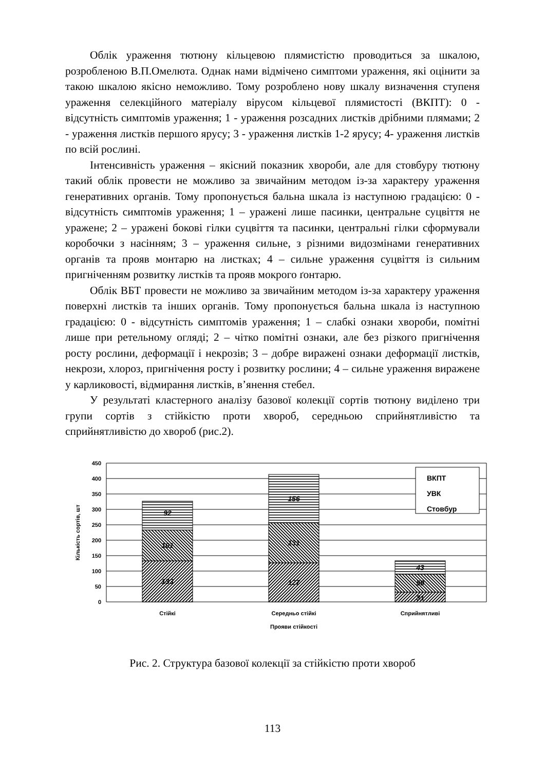Облік ураження тютюну кільцевою плямистістю проводиться за шкалою, розробленою В.П.Омелюта. Однак нами відмічено симптоми ураження, які оцінити за такою шкалою якісно неможливо. Тому розроблено нову шкалу визначення ступеня ураження селекційного матеріалу вірусом кільцевої плямистості (ВКПТ): 0 - відсутність симптомів ураження; 1 - ураження розсадних листків дрібними плямами; 2 - ураження листків першого ярусу; 3 - ураження листків 1-2 ярусу; 4- ураження листків по всій рослині.
Інтенсивність ураження – якісний показник хвороби, але для стовбуру тютюну такий облік провести не можливо за звичайним методом із-за характеру ураження генеративних органів. Тому пропонується бальна шкала із наступною градацією: 0 - відсутність симптомів ураження; 1 – уражені лише пасинки, центральне суцвіття не уражене; 2 – уражені бокові гілки суцвіття та пасинки, центральні гілки сформували коробочки з насінням; 3 – ураження сильне, з різними видозмінами генеративних органів та прояв монтарю на листках; 4 – сильне ураження суцвіття із сильним пригніченням розвитку листків та прояв мокрого ґонтарю.
Облік ВБТ провести не можливо за звичайним методом із-за характеру ураження поверхні листків та інших органів. Тому пропонується бальна шкала із наступною градацією: 0 - відсутність симптомів ураження; 1 – слабкі ознаки хвороби, помітні лише при ретельному огляді; 2 – чітко помітні ознаки, але без різкого пригнічення росту рослини, деформації і некрозів; 3 – добре виражені ознаки деформації листків, некрози, хлороз, пригнічення росту і розвитку рослини; 4 – сильне ураження виражене у карликовості, відмирання листків, в’янення стебел.
У результаті кластерного аналізу базової колекції сортів тютюну виділено три групи сортів з стійкістю проти хвороб, середньою сприйнятливістю та сприйнятливістю до хвороб (рис.2).
450
400
350
300
250
200
150
100
50
0
92
101
133
156
131
127
43
59
31
ВКПТ
УВК
Стовбур
Стійкі
Середньо стійкі
Сприйнятливі
Прояви стійкості
Кількість сортів, шт
Рис. 2. Структура базової колекції за стійкістю проти хвороб
113